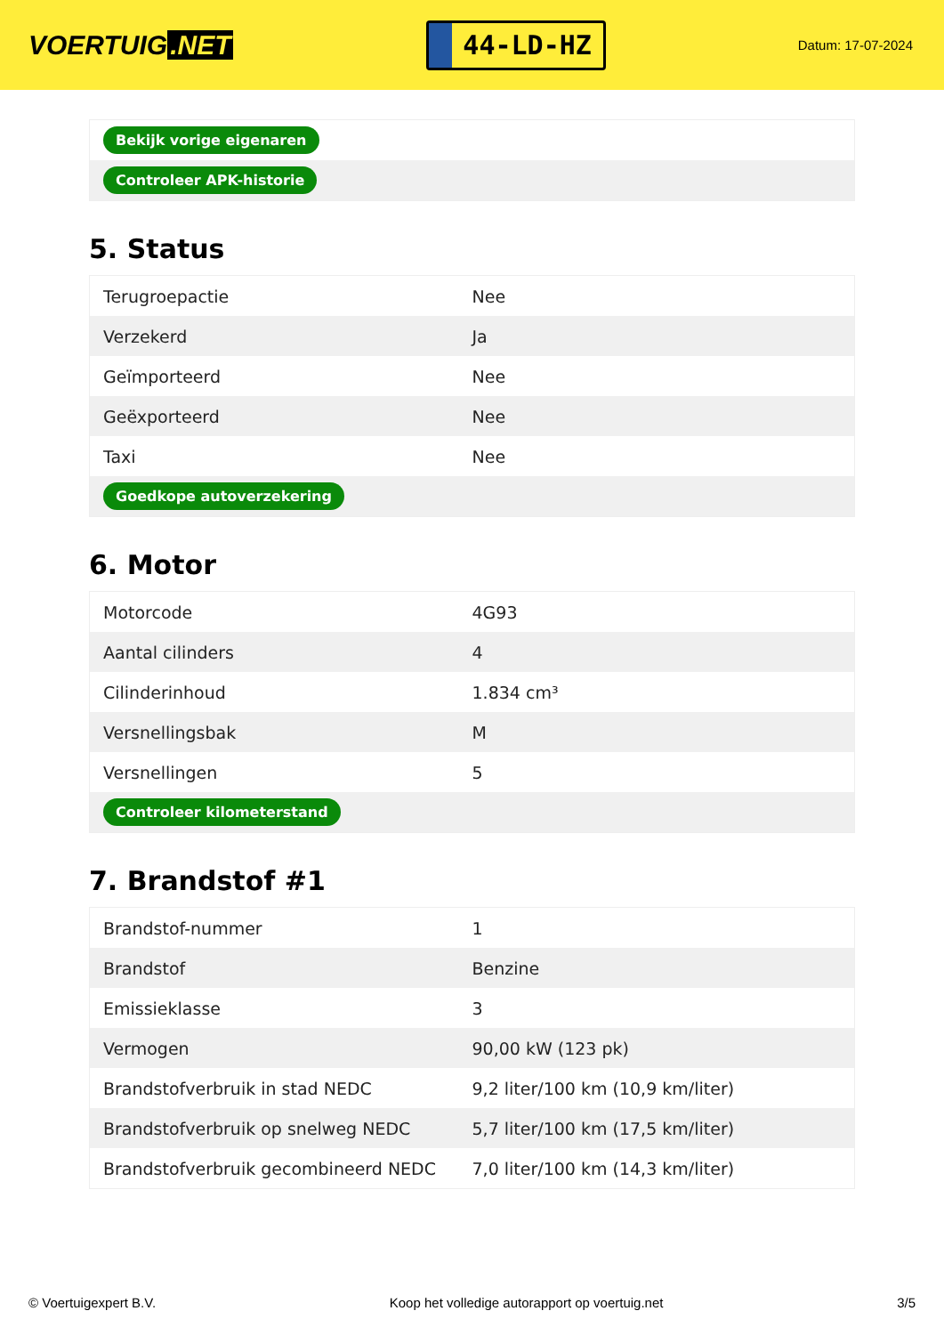VOERTUIG.NET
44-LD-HZ
Datum: 17-07-2024
| Bekijk vorige eigenaren |
| Controleer APK-historie |
5. Status
| Terugroepactie | Nee |
| Verzekerd | Ja |
| Geïmporteerd | Nee |
| Geëxporteerd | Nee |
| Taxi | Nee |
| Goedkope autoverzekering | |
6. Motor
| Motorcode | 4G93 |
| Aantal cilinders | 4 |
| Cilinderinhoud | 1.834 cm³ |
| Versnellingsbak | M |
| Versnellingen | 5 |
| Controleer kilometerstand | |
7. Brandstof #1
| Brandstof-nummer | 1 |
| Brandstof | Benzine |
| Emissieklasse | 3 |
| Vermogen | 90,00 kW (123 pk) |
| Brandstofverbruik in stad NEDC | 9,2 liter/100 km (10,9 km/liter) |
| Brandstofverbruik op snelweg NEDC | 5,7 liter/100 km (17,5 km/liter) |
| Brandstofverbruik gecombineerd NEDC | 7,0 liter/100 km (14,3 km/liter) |
© Voertuigexpert B.V. Koop het volledige autorapport op voertuig.net 3/5